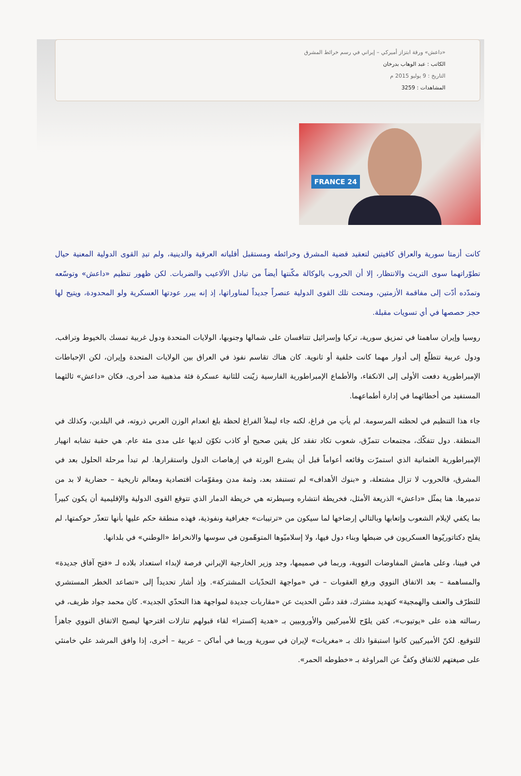«داعش» ورقة ابتزاز أميركي – إيراني في رسم خرائط المشرق
الكاتب : عبد الوهاب بدرخان
التاريخ : 9 يوليو 2015 م
المشاهدات : 3259
FRANCE 24
كانت أزمتا سورية والعراق كافيتين لتعقيد قضية المشرق وخرائطه ومستقبل أقلياته العرقية والدينية، ولم تبدِ القوى الدولية المعنية حيال تطوّراتهما سوى التريث والانتظار، إلا أن الحروب بالوكالة مكّنتها أيضاً من تبادل الألاعيب والضربات. لكن ظهور تنظيم «داعش» وتوسّعه وتمدّده أدّت إلى مفاقمة الأزمتين، ومنحت تلك القوى الدولية عنصراً جديداً لمناوراتها، إذ إنه يبرر عودتها العسكرية ولو المحدودة، ويتيح لها حجز حصصها في أي تسويات مقبلة.
روسيا وإيران ساهمتا في تمزيق سورية، تركيا وإسرائيل تتنافسان على شمالها وجنوبها، الولايات المتحدة ودول غربية تمسك بالخيوط وتراقب، ودول عربية تتطلّع إلى أدوار مهما كانت خلفية أو ثانوية. كان هناك تقاسم نفوذ في العراق بين الولايات المتحدة وإيران، لكن الإحباطات الإمبراطورية دفعت الأولى إلى الانكفاء، والأطماع الإمبراطورية الفارسية زيّنت للثانية عسكرة فئة مذهبية ضد أخرى، فكان «داعش» ثالثهما المستفيد من أخطائهما في إدارة أطماعهما.
جاء هذا التنظيم في لحظته المرسومة. لم يأتِ من فراغ، لكنه جاء ليملأ الفراغ لحظة بلغ انعدام الوزن العربي ذروته، في البلدين، وكذلك في المنطقة. دول تتفكّك، مجتمعات تتمزّق، شعوب تكاد تفقد كل يقين صحيح أو كاذب تكوّن لديها على مدى مئة عام. هي حقبة تشابه انهيار الإمبراطورية العثمانية الذي استمرّت وقائعه أعواماً قبل أن يشرع الورثة في إرهاصات الدول واستقرارها. لم تبدأ مرحلة الحلول بعد في المشرق، فالحروب لا تزال مشتعلة، و «بنوك الأهداف» لم تستنفد بعد، وثمة مدن ومقوّمات اقتصادية ومعالم تاريخية – حضارية لا بد من تدميرها. هنا يمثّل «داعش» الذريعة الأمثل، فخريطة انتشاره وسيطرته هي خريطة الدمار الذي تتوقع القوى الدولية والإقليمية أن يكون كبيراً بما يكفي لإيلام الشعوب وإتعابها وبالتالي إرضاخها لما سيكون من «ترتيبات» جغرافية ونفوذية، فهذه منطقة حكم عليها بأنها تتعذّر حوكمتها، لم يفلح دكتاتوريّوها العسكريون في ضبطها وبناء دول فيها، ولا إسلاميّوها المتوهّمون في سوسها والانخراط «الوطني» في بلدانها.
في فيينا، وعلى هامش المفاوضات النووية، وربما في صميمها، وجد وزير الخارجية الإيراني فرصة لإبداء استعداد بلاده لـ «فتح آفاق جديدة» والمساهمة – بعد الاتفاق النووي ورفع العقوبات – في «مواجهة التحدّيات المشتركة». وإذ أشار تحديداً إلى «تصاعد الخطر المستشري للتطرّف والعنف والهمجية» كتهديد مشترك، فقد دشّن الحديث عن «مقاربات جديدة لمواجهة هذا التحدّي الجديد». كان محمد جواد ظريف، في رسالته هذه على «يوتيوب»، كمَن يلوّح للأميركيين والأوروبيين بـ «هدية إكسترا» لقاء قبولهم تنازلات اقترحها ليصبح الاتفاق النووي جاهزاً للتوقيع. لكنّ الأميركيين كانوا استبقوا ذلك بـ «مغريات» لإيران في سورية وربما في أماكن – عربية – أخرى، إذا وافق المرشد علي خامنئي على صيغتهم للاتفاق وكفَّ عن المراوغة بـ «خطوطه الحمر».